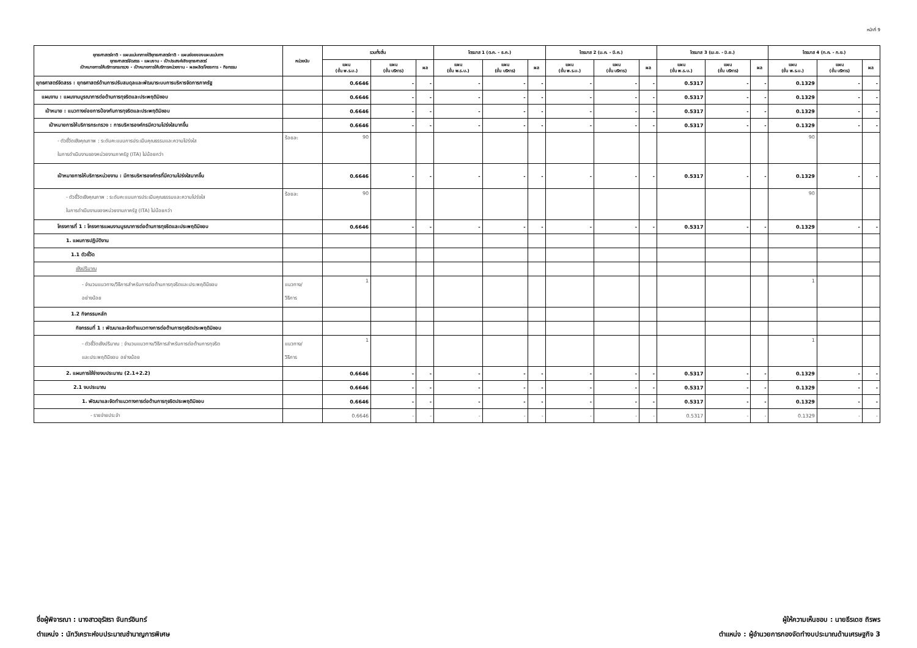หน้าที่ 9
| ยุทธศาสตร์ชาติ - แผนแม่บทภายใต้ยุทธศาสตร์ชาติ - แผนย่อยของแผนแม่บทฯ ยุทธศาสตร์จัดสรร - แผนงาน - เป้าประสงค์เชิงยุทธศาสตร์ เป้าหมายการให้บริการกระทรวง - เป้าหมายการให้บริการหน่วยงาน - ผลผลิต/โครงการ - กิจกรรม | หน่วยนับ | รวมทั้งสิ้น | | | ไตรมาส 1 (ต.ค. - ธ.ค.) | | | ไตรมาส 2 (ม.ค. - มี.ค.) | | | ไตรมาส 3 (เม.ย. - มิ.ย.) | | | ไตรมาส 4 (ก.ค. - ก.ย.) | | |
| --- | --- | --- | --- | --- | --- | --- | --- | --- | --- | --- | --- | --- | --- | --- | --- | --- |
| | | แผน (ขั้น พ.ร.บ.) | แผน (ขั้น บริหาร) | ผล | แผน (ขั้น พ.ร.บ.) | แผน (ขั้น บริหาร) | ผล | แผน (ขั้น พ.ร.บ.) | แผน (ขั้น บริหาร) | ผล | แผน (ขั้น พ.ร.บ.) | แผน (ขั้น บริหาร) | ผล | แผน (ขั้น พ.ร.บ.) | แผน (ขั้น บริหาร) | ผล |
| ยุทธศาสตร์จัดสรร : ยุทธศาสตร์ด้านการปรับสมดุลและพัฒนาระบบการบริหารจัดการภาครัฐ | | 0.6646 | - | - | - | - | - | - | - | - | 0.5317 | - | - | 0.1329 | - | - |
| แผนงาน : แผนงานบูรณาการต่อต้านการทุจริตและประพฤติมิชอบ | | 0.6646 | - | - | - | - | - | - | - | - | 0.5317 | - | - | 0.1329 | - | - |
| เป้าหมาย : แนวทางย่อยการป้องกันการทุจริตและประพฤติมิชอบ | | 0.6646 | - | - | - | - | - | - | - | - | 0.5317 | - | - | 0.1329 | - | - |
| เป้าหมายการให้บริการกระทรวง : การบริหารองค์กรมีความโปร่งใสมากขึ้น | | 0.6646 | - | - | - | - | - | - | - | - | 0.5317 | - | - | 0.1329 | - | - |
| - ตัวชี้วัดเชิงคุณภาพ : ระดับคะแนนการประเมินคุณธรรมและความโปร่งใส ในการดำเนินงานของหน่วยงานภาครัฐ (ITA) ไม่น้อยกว่า | ร้อยละ | 90 | | | | | | | | | | | | 90 | | |
| เป้าหมายการให้บริการหน่วยงาน : มีการบริหารองค์กรที่มีความโปร่งใสมากขึ้น | | 0.6646 | - | - | - | - | - | - | - | - | 0.5317 | - | - | 0.1329 | - | - |
| - ตัวชี้วัดเชิงคุณภาพ : ระดับคะแนนการประเมินคุณธรรมและความโปร่งใส ในการดำเนินงานของหน่วยงานภาครัฐ (ITA) ไม่น้อยกว่า | ร้อยละ | 90 | | | | | | | | | | | | 90 | | |
| โครงการที่ 1 : โครงการแผนงานบูรณาการต่อต้านการทุจริตและประพฤติมิชอบ | | 0.6646 | - | - | - | - | - | - | - | - | 0.5317 | - | - | 0.1329 | - | - |
| 1. แผนการปฏิบัติงาน | | | | | | | | | | | | | | | | |
| 1.1 ตัวชี้วัด | | | | | | | | | | | | | | | | |
| เชิงปริมาณ | | | | | | | | | | | | | | | | |
| - จำนวนแนวทาง/วิธีการสำหรับการต่อต้านการทุจริตและประพฤติมิชอบ อย่างน้อย | แนวทาง/ วิธีการ | 1 | | | | | | | | | | | | 1 | | |
| 1.2 กิจกรรมหลัก | | | | | | | | | | | | | | | | |
| กิจกรรมที่ 1 : พัฒนาและจัดทำแนวทางการต่อต้านการทุจริตประพฤติมิชอบ | | | | | | | | | | | | | | | | |
| - ตัวชี้วัดเชิงปริมาณ : จำนวนแนวทาง/วิธีการสำหรับการต่อต้านการทุจริต และประพฤติมิชอบ อย่างน้อย | แนวทาง/ วิธีการ | 1 | | | | | | | | | | | | 1 | | |
| 2. แผนการใช้จ่ายงบประมาณ (2.1+2.2) | | 0.6646 | - | - | - | - | - | - | - | - | 0.5317 | - | - | 0.1329 | - | - |
| 2.1 งบประมาณ | | 0.6646 | - | - | - | - | - | - | - | - | 0.5317 | - | - | 0.1329 | - | - |
| 1. พัฒนาและจัดทำแนวทางการต่อต้านการทุจริตประพฤติมิชอบ | | 0.6646 | - | - | - | - | - | - | - | - | 0.5317 | - | - | 0.1329 | - | - |
| - รายจ่ายประจำ | | 0.6646 | - | - | - | - | - | - | - | - | 0.5317 | - | - | 0.1329 | - | - |
ชื่อผู้พิจารณา : นางสาวอุรัสรา จันทร์อินทร์
ตำแหน่ง : นักวิเคราะห์งบประมาณชำนาญการพิเศษ
ผู้ให้ความเห็นชอบ : นายธีรเดช ถิรพร
ตำแหน่ง : ผู้อำนวยการกองจัดทำงบประมาณด้านเศรษฐกิจ 3